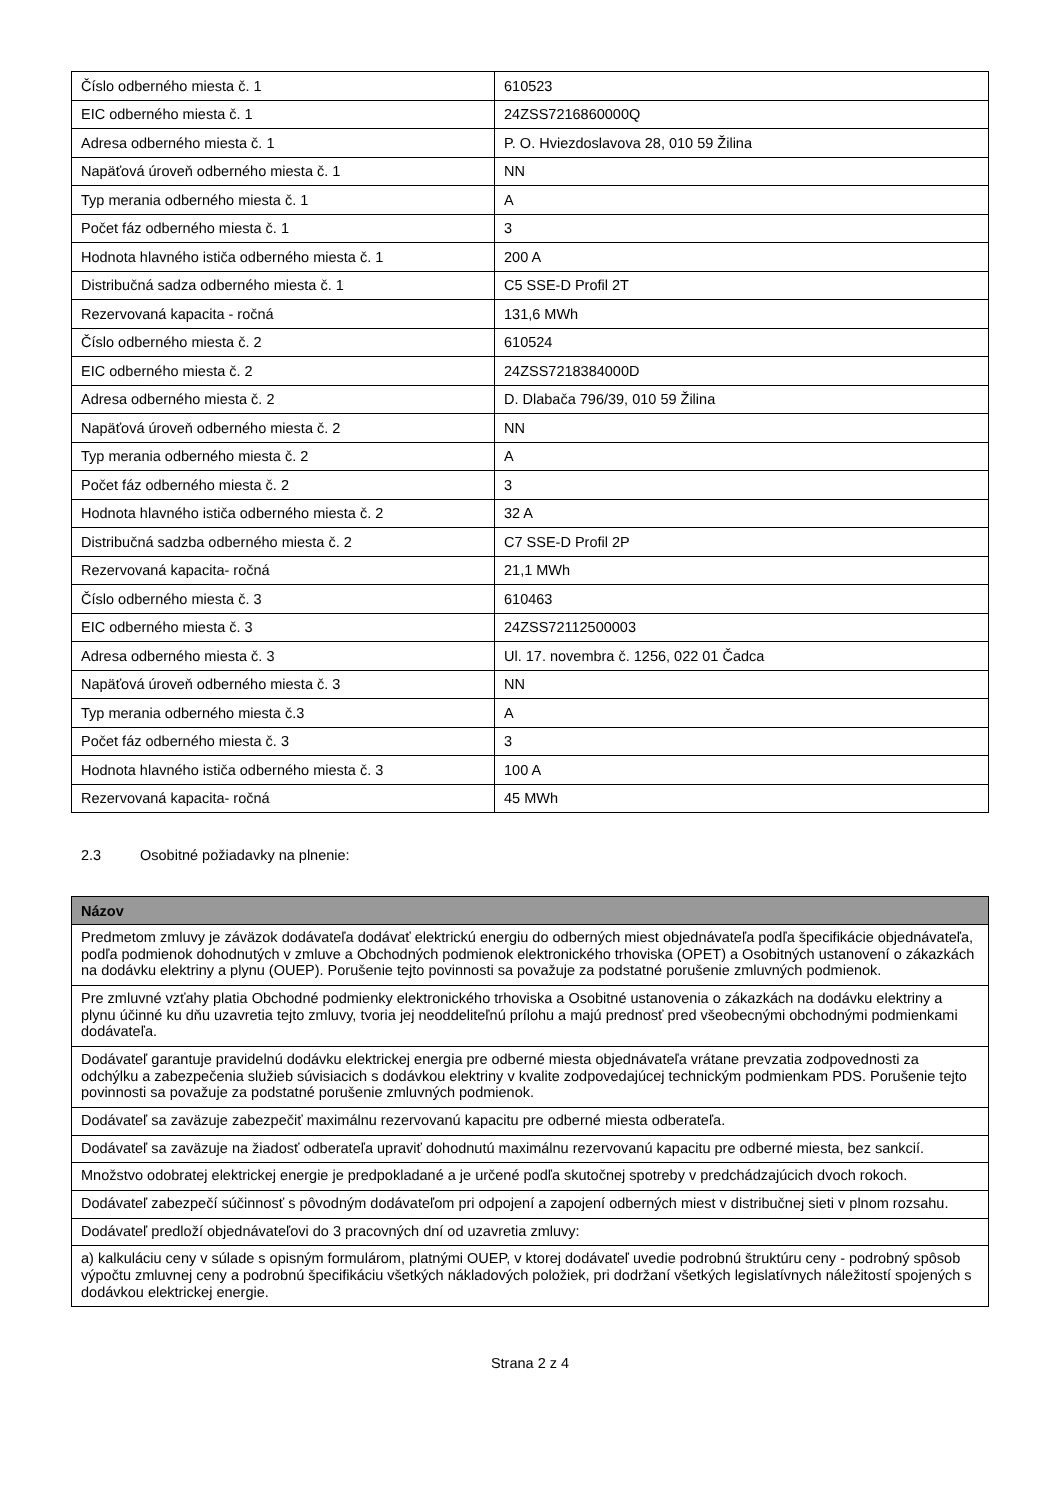| Číslo odberného miesta č. 1 | 610523 |
| EIC odberného miesta č. 1 | 24ZSS7216860000Q |
| Adresa odberného miesta č. 1 | P. O. Hviezdoslavova 28, 010 59 Žilina |
| Napäťová úroveň odberného miesta č. 1 | NN |
| Typ merania odberného miesta č. 1 | A |
| Počet fáz odberného miesta č. 1 | 3 |
| Hodnota hlavného ističa odberného miesta č. 1 | 200 A |
| Distribučná sadza odberného miesta č. 1 | C5 SSE-D Profil 2T |
| Rezervovaná kapacita - ročná | 131,6 MWh |
| Číslo odberného miesta č. 2 | 610524 |
| EIC odberného miesta č. 2 | 24ZSS7218384000D |
| Adresa odberného miesta č. 2 | D. Dlabača 796/39, 010 59 Žilina |
| Napäťová úroveň odberného miesta č. 2 | NN |
| Typ merania odberného miesta č. 2 | A |
| Počet fáz odberného miesta č. 2 | 3 |
| Hodnota hlavného ističa odberného miesta č. 2 | 32 A |
| Distribučná sadzba odberného miesta č. 2 | C7 SSE-D Profil 2P |
| Rezervovaná kapacita- ročná | 21,1 MWh |
| Číslo odberného miesta č. 3 | 610463 |
| EIC odberného miesta č. 3 | 24ZSS72112500003 |
| Adresa odberného miesta č. 3 | Ul. 17. novembra č. 1256, 022 01 Čadca |
| Napäťová úroveň odberného miesta č. 3 | NN |
| Typ merania odberného miesta č.3 | A |
| Počet fáz odberného miesta č. 3 | 3 |
| Hodnota hlavného ističa odberného miesta č. 3 | 100 A |
| Rezervovaná kapacita- ročná | 45 MWh |
2.3 Osobitné požiadavky na plnenie:
| Názov |
| --- |
| Predmetom zmluvy je záväzok dodávateľa dodávať elektrickú energiu do odberných miest objednávateľa podľa špecifikácie objednávateľa, podľa podmienok dohodnutých v zmluve a Obchodných podmienok elektronického trhoviska (OPET) a Osobitných ustanovení o zákazkách na dodávku elektriny a plynu (OUEP). Porušenie tejto povinnosti sa považuje za podstatné porušenie zmluvných podmienok. |
| Pre zmluvné vzťahy platia Obchodné podmienky elektronického trhoviska a Osobitné ustanovenia o zákazkách na dodávku elektriny a plynu účinné ku dňu uzavretia tejto zmluvy, tvoria jej neoddeliteľnú prílohu a majú prednosť pred všeobecnými obchodnými podmienkami dodávateľa. |
| Dodávateľ garantuje pravidelnú dodávku elektrickej energia pre odberné miesta objednávateľa vrátane prevzatia zodpovednosti za odchýlku a zabezpečenia služieb súvisiacich s dodávkou elektriny v kvalite zodpovedajúcej technickým podmienkam PDS. Porušenie tejto povinnosti sa považuje za podstatné porušenie zmluvných podmienok. |
| Dodávateľ sa zaväzuje zabezpečiť maximálnu rezervovanú kapacitu pre odberné miesta odberateľa. |
| Dodávateľ sa zaväzuje na žiadosť odberateľa upraviť dohodnutú maximálnu rezervovanú kapacitu pre odberné miesta, bez sankcií. |
| Množstvo odobratej elektrickej energie je predpokladané a je určené podľa skutočnej spotreby v predchádzajúcich dvoch rokoch. |
| Dodávateľ zabezpečí súčinnosť s pôvodným dodávateľom pri odpojení a zapojení odberných miest v distribučnej sieti v plnom rozsahu. |
| Dodávateľ predloží objednávateľovi do 3 pracovných dní od uzavretia zmluvy: |
| a) kalkuláciu ceny v súlade s opisným formulárom, platnými OUEP, v ktorej dodávateľ uvedie podrobnú štruktúru ceny - podrobný spôsob výpočtu zmluvnej ceny a podrobnú špecifikáciu všetkých nákladových položiek, pri dodržaní všetkých legislatívnych náležitostí spojených s dodávkou elektrickej energie. |
Strana 2 z 4